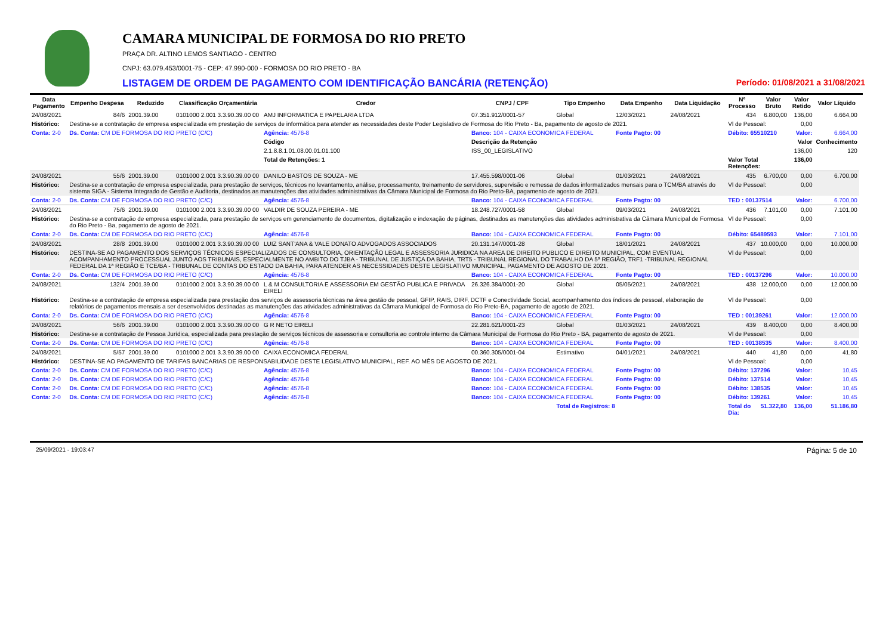CAMARA MUNICIPAL DE FORMOSA DO RIO PRETO
PRAÇA DR. ALTINO LEMOS SANTIAGO - CENTRO
CNPJ: 63.079.453/0001-75 - CEP: 47.990-000 - FORMOSA DO RIO PRETO - BA
LISTAGEM DE ORDEM DE PAGAMENTO COM IDENTIFICAÇÃO BANCÁRIA (RETENÇÃO) Período: 01/08/2021 a 31/08/2021
| Data Pagamento | Empenho Despesa | Reduzido | Classificação Orçamentária | Credor | | CNPJ / CPF | Tipo Empenho | Data Empenho | Data Liquidação | Nº Processo | Valor Bruto | Valor Retido | Valor Líquido | |
| --- | --- | --- | --- | --- | --- | --- | --- | --- | --- | --- | --- | --- | --- | --- |
| 24/08/2021 | 84/6 | 2001.39.00 | 0101000 2.001 3.3.90.39.00 00 | AMJ INFORMATICA E PAPELARIA LTDA | | 07.351.912/0001-57 | Global | 12/03/2021 | 24/08/2021 | 434 | 6.800,00 | 136,00 | 6.664,00 | |
| Histórico: | Destina-se a contratação de empresa especializada em prestação de serviços de informática para atender as necessidades deste Poder Legislativo de Formosa do Rio Preto - Ba, pagamento de agosto de 2021. | | | | | | | | | Vl de Pessoal: | | 0,00 | | |
| Conta: 2-0 | Ds. Conta: CM DE FORMOSA DO RIO PRETO (C/C) | | | Agência: 4576-8 | Banco: 104 - CAIXA ECONOMICA FEDERAL | | | Fonte Pagto: 00 | | Débito: 65510210 | | Valor: | 6.664,00 | |
| | | | | Código | Descrição da Retenção | | | | | | | Valor | Conhecimento | |
| | | | | 2.1.8.8.1.01.08.00.01.01.100 | ISS_00_LEGISLATIVO | | | | | | | 136,00 | 120 | |
| | | | | Total de Retenções: 1 | | | | | | Valor Total Retenções: | | 136,00 | | |
| 24/08/2021 | 55/6 | 2001.39.00 | 0101000 2.001 3.3.90.39.00 00 | DANILO BASTOS DE SOUZA - ME | | 17.455.598/0001-06 | Global | 01/03/2021 | 24/08/2021 | 435 | 6.700,00 | 0,00 | 6.700,00 | |
| Histórico: | Destina-se a contratação de empresa especializada, para prestação de serviços, técnicos no levantamento, análise, processamento, treinamento de servidores, supervisão e remessa de dados informatizados mensais para o TCM/BA através do sistema SIGA - Sistema Integrado de Gestão e Auditoria, destinados as manutenções das atividades administrativas da Câmara Municipal de Formosa do Rio Preto-BA, pagamento de agosto de 2021. | | | | | | | | | Vl de Pessoal: | | 0,00 | | |
| Conta: 2-0 | Ds. Conta: CM DE FORMOSA DO RIO PRETO (C/C) | | | Agência: 4576-8 | Banco: 104 - CAIXA ECONOMICA FEDERAL | | | Fonte Pagto: 00 | | TED : 00137514 | | Valor: | 6.700,00 | |
| 24/08/2021 | 75/6 | 2001.39.00 | 0101000 2.001 3.3.90.39.00 00 | VALDIR DE SOUZA PEREIRA - ME | | 18.248.727/0001-58 | Global | 09/03/2021 | 24/08/2021 | 436 | 7.101,00 | 0,00 | 7.101,00 | |
| Histórico: | Destina-se a contratação de empresa especializada, para prestação de serviços em gerenciamento de documentos, digitalização e indexação de páginas, destinados as manutenções das atividades administrativa da Câmara Municipal de Formosa do Rio Preto - Ba, pagamento de agosto de 2021. | | | | | | | | | Vl de Pessoal: | | 0,00 | | |
| Conta: 2-0 | Ds. Conta: CM DE FORMOSA DO RIO PRETO (C/C) | | | Agência: 4576-8 | Banco: 104 - CAIXA ECONOMICA FEDERAL | | | Fonte Pagto: 00 | | Débito: 65489593 | | Valor: | 7.101,00 | |
| 24/08/2021 | 28/8 | 2001.39.00 | 0101000 2.001 3.3.90.39.00 00 | LUIZ SANT'ANA & VALE DONATO ADVOGADOS ASSOCIADOS | | 20.131.147/0001-28 | Global | 18/01/2021 | 24/08/2021 | 437 | 10.000,00 | 0,00 | 10.000,00 | |
| Histórico: | DESTINA-SE AO PAGAMENTO DOS SERVIÇOS TÉCNICOS ESPECIALIZADOS DE CONSULTORIA, ORIENTAÇÃO LEGAL E ASSESSORIA JURIDICA NA AREA DE DIREITO PUBLICO E DIREITO MUNICIPAL, COM EVENTUAL ACOMPANHAMENTO PROCESSUAL JUNTO AOS TRIBUNAIS, ESPECIALMENTE NO AMBITO DO TJBA - TRIBUNAL DE JUSTIÇA DA BAHIA, TRT5 - TRIBUNAL REGIONAL DO TRABALHO DA 5ª REGIÃO, TRF1 -TRIBUNAL REGIONAL FEDERAL DA 1ª REGIÃO E TCE/BA - TRIBUNAL DE CONTAS DO ESTADO DA BAHIA, PARA ATENDER AS NECESSIDADES DESTE LEGISLATIVO MUNICIPAL, PAGAMENTO DE AGOSTO DE 2021. | | | | | | | | | Vl de Pessoal: | | 0,00 | | |
| Conta: 2-0 | Ds. Conta: CM DE FORMOSA DO RIO PRETO (C/C) | | | Agência: 4576-8 | Banco: 104 - CAIXA ECONOMICA FEDERAL | | | Fonte Pagto: 00 | | TED : 00137296 | | Valor: | 10.000,00 | |
| 24/08/2021 | 132/4 | 2001.39.00 | 0101000 2.001 3.3.90.39.00 00 | L & M CONSULTORIA E ASSESSORIA EM GESTÃO PUBLICA E PRIVADA EIRELI | | 26.326.384/0001-20 | Global | 05/05/2021 | 24/08/2021 | 438 | 12.000,00 | 0,00 | 12.000,00 | |
| Histórico: | Destina-se a contratação de empresa especializada para prestação dos serviços de assessoria técnicas na área gestão de pessoal, GFIP, RAIS, DIRF, DCTF e Conectividade Social, acompanhamento dos índices de pessoal, elaboração de relatórios de pagamentos mensais a ser desenvolvidos destinadas as manutenções das atividades administrativas da Câmara Municipal de Formosa do Rio Preto-BA, pagamento de agosto de 2021. | | | | | | | | | Vl de Pessoal: | | 0,00 | | |
| Conta: 2-0 | Ds. Conta: CM DE FORMOSA DO RIO PRETO (C/C) | | | Agência: 4576-8 | Banco: 104 - CAIXA ECONOMICA FEDERAL | | | Fonte Pagto: 00 | | TED : 00139261 | | Valor: | 12.000,00 | |
| 24/08/2021 | 56/6 | 2001.39.00 | 0101000 2.001 3.3.90.39.00 00 | G R NETO EIRELI | | 22.281.621/0001-23 | Global | 01/03/2021 | 24/08/2021 | 439 | 8.400,00 | 0,00 | 8.400,00 | |
| Histórico: | Destina-se a contratação de Pessoa Jurídica, especializada para prestação de serviços técnicos de assessoria e consultoria ao controle interno da Câmara Municipal de Formosa do Rio Preto - BA, pagamento de agosto de 2021. | | | | | | | | | Vl de Pessoal: | | 0,00 | | |
| Conta: 2-0 | Ds. Conta: CM DE FORMOSA DO RIO PRETO (C/C) | | | Agência: 4576-8 | Banco: 104 - CAIXA ECONOMICA FEDERAL | | | Fonte Pagto: 00 | | TED : 00138535 | | Valor: | 8.400,00 | |
| 24/08/2021 | 5/57 | 2001.39.00 | 0101000 2.001 3.3.90.39.00 00 | CAIXA ECONOMICA FEDERAL | | 00.360.305/0001-04 | Estimativo | 04/01/2021 | 24/08/2021 | 440 | 41,80 | 0,00 | 41,80 | |
| Histórico: | DESTINA-SE AO PAGAMENTO DE TARIFAS BANCARIAS DE RESPONSABILIDADE DESTE LEGISLATIVO MUNICIPAL, REF. AO MÊS DE AGOSTO DE 2021. | | | | | | | | | Vl de Pessoal: | | 0,00 | | |
| Conta: 2-0 | Ds. Conta: CM DE FORMOSA DO RIO PRETO (C/C) | | | Agência: 4576-8 | Banco: 104 - CAIXA ECONOMICA FEDERAL | | | Fonte Pagto: 00 | | Débito: 137296 | | Valor: | 10,45 | |
| Conta: 2-0 | Ds. Conta: CM DE FORMOSA DO RIO PRETO (C/C) | | | Agência: 4576-8 | Banco: 104 - CAIXA ECONOMICA FEDERAL | | | Fonte Pagto: 00 | | Débito: 137514 | | Valor: | 10,45 | |
| Conta: 2-0 | Ds. Conta: CM DE FORMOSA DO RIO PRETO (C/C) | | | Agência: 4576-8 | Banco: 104 - CAIXA ECONOMICA FEDERAL | | | Fonte Pagto: 00 | | Débito: 138535 | | Valor: | 10,45 | |
| Conta: 2-0 | Ds. Conta: CM DE FORMOSA DO RIO PRETO (C/C) | | | Agência: 4576-8 | Banco: 104 - CAIXA ECONOMICA FEDERAL | | | Fonte Pagto: 00 | | Débito: 139261 | | Valor: | 10,45 | |
| | | | | | | | Total de Registros: 8 | | | Total do Dia: | 51.322,80 | 136,00 | 51.186,80 | |
25/09/2021 - 19:03:47 Página: 5 de 10